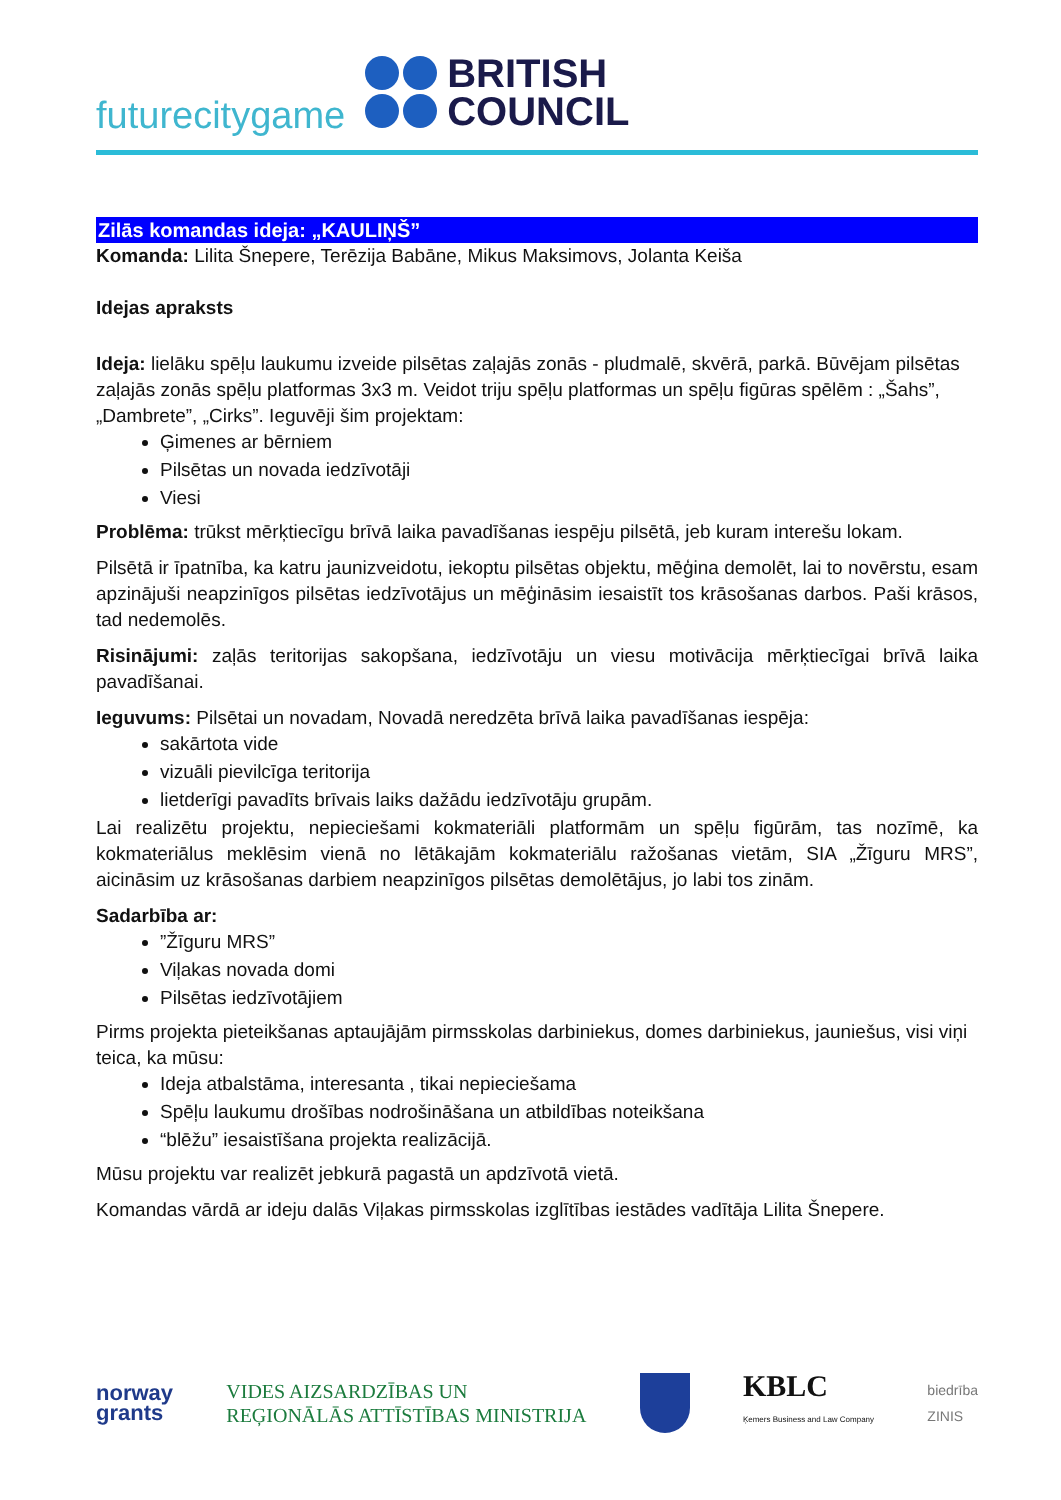futurecitygame
BRITISH
COUNCIL
Zilās komandas ideja: „KAULIŅŠ”
Komanda: Lilita Šnepere, Terēzija Babāne, Mikus Maksimovs, Jolanta Keiša
Idejas apraksts
Ideja: lielāku spēļu laukumu izveide pilsētas zaļajās zonās - pludmalē, skvērā, parkā. Būvējam pilsētas zaļajās zonās spēļu platformas 3x3 m. Veidot triju spēļu platformas un spēļu figūras spēlēm : „Šahs”, „Dambrete”, „Cirks”. Ieguvēji šim projektam:
Ģimenes ar bērniem
Pilsētas un novada iedzīvotāji
Viesi
Problēma: trūkst mērķtiecīgu brīvā laika pavadīšanas iespēju pilsētā, jeb kuram interešu lokam.
Pilsētā ir īpatnība, ka katru jaunizveidotu, iekoptu pilsētas objektu, mēģina demolēt, lai to novērstu, esam apzinājuši neapzinīgos pilsētas iedzīvotājus un mēģināsim iesaistīt tos krāsošanas darbos. Paši krāsos, tad nedemolēs.
Risinājumi: zaļās teritorijas sakopšana, iedzīvotāju un viesu motivācija mērķtiecīgai brīvā laika pavadīšanai.
Ieguvums: Pilsētai un novadam, Novadā neredzēta brīvā laika pavadīšanas iespēja:
sakārtota vide
vizuāli pievilcīga teritorija
lietderīgi pavadīts brīvais laiks dažādu iedzīvotāju grupām.
Lai realizētu projektu, nepieciešami kokmateriāli platformām un spēļu figūrām, tas nozīmē, ka kokmateriālus meklēsim vienā no lētākajām kokmateriālu ražošanas vietām, SIA „Žīguru MRS”, aicināsim uz krāsošanas darbiem neapzinīgos pilsētas demolētājus, jo labi tos zinām.
Sadarbība ar:
”Žīguru MRS”
Viļakas novada domi
Pilsētas iedzīvotājiem
Pirms projekta pieteikšanas aptaujājām pirmsskolas darbiniekus, domes darbiniekus, jauniešus, visi viņi teica, ka mūsu:
Ideja atbalstāma, interesanta , tikai nepieciešama
Spēļu laukumu drošības nodrošināšana un atbildības noteikšana
“blēžu” iesaistīšana projekta realizācijā.
Mūsu projektu var realizēt jebkurā pagastā un apdzīvotā vietā.
Komandas vārdā ar ideju dalās Viļakas pirmsskolas izglītības iestādes vadītāja Lilita Šnepere.
norway
grants
VIDES AIZSARDZĪBAS UN
REĢIONĀLĀS ATTĪSTĪBAS MINISTRIJA
KBLC
Ķemers Business and Law Company
biedrība
ZINIS